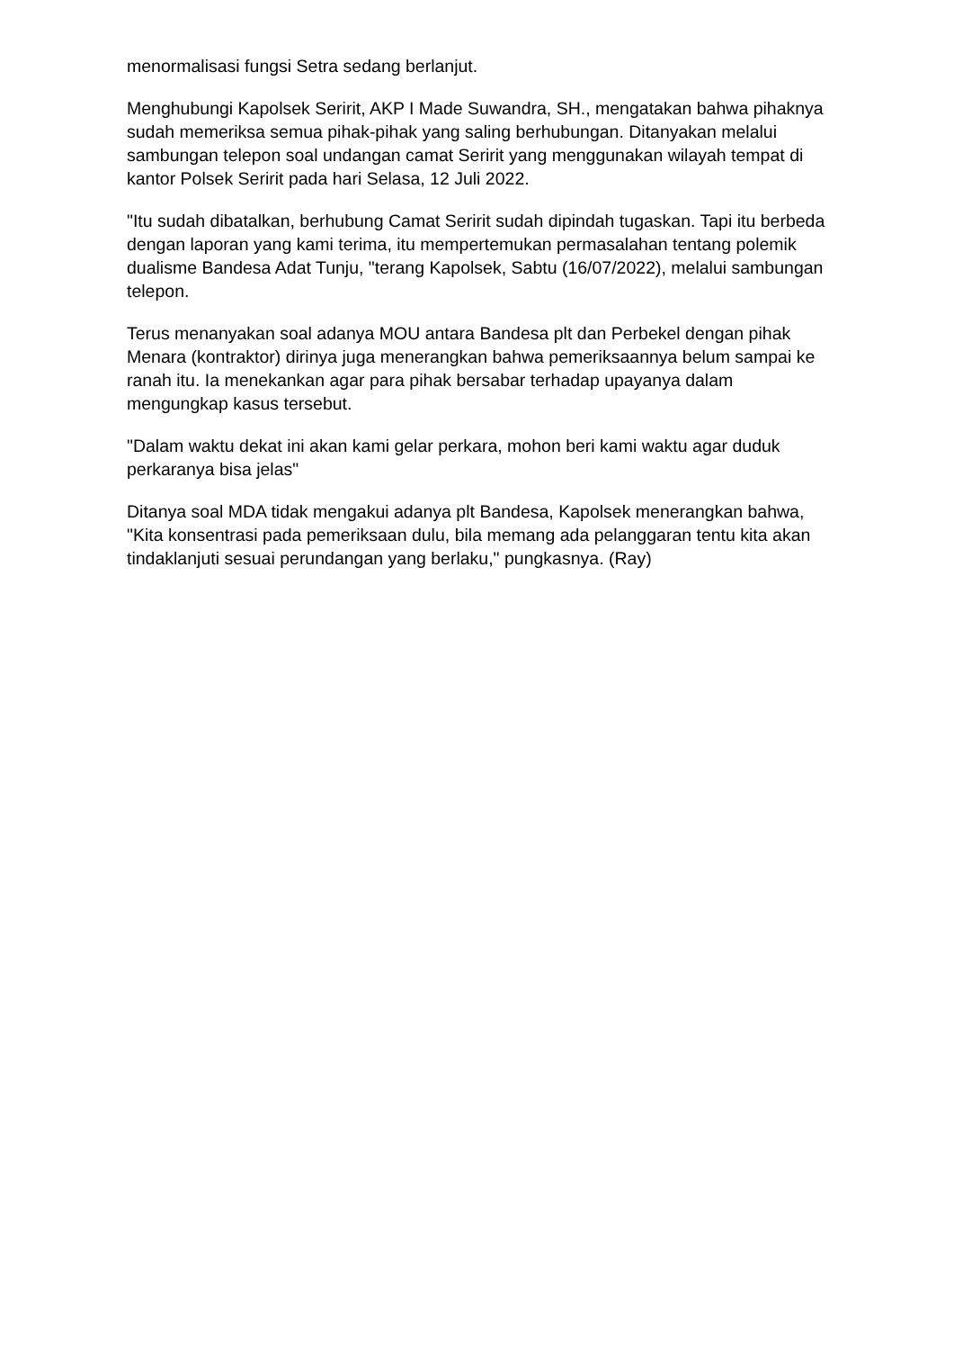menormalisasi fungsi Setra sedang berlanjut.
Menghubungi Kapolsek Seririt, AKP I Made Suwandra, SH., mengatakan bahwa pihaknya sudah memeriksa semua pihak-pihak yang saling berhubungan. Ditanyakan melalui sambungan telepon soal undangan camat Seririt yang menggunakan wilayah tempat di kantor Polsek Seririt pada hari Selasa, 12 Juli 2022.
"Itu sudah dibatalkan, berhubung Camat Seririt sudah dipindah tugaskan. Tapi itu berbeda dengan laporan yang kami terima, itu mempertemukan permasalahan tentang polemik dualisme Bandesa Adat Tunju, "terang Kapolsek, Sabtu (16/07/2022), melalui sambungan telepon.
Terus menanyakan soal adanya MOU antara Bandesa plt dan Perbekel dengan pihak Menara (kontraktor) dirinya juga menerangkan bahwa pemeriksaannya belum sampai ke ranah itu. Ia menekankan agar para pihak bersabar terhadap upayanya dalam mengungkap kasus tersebut.
"Dalam waktu dekat ini akan kami gelar perkara, mohon beri kami waktu agar duduk perkaranya bisa jelas"
Ditanya soal MDA tidak mengakui adanya plt Bandesa, Kapolsek menerangkan bahwa, "Kita konsentrasi pada pemeriksaan dulu, bila memang ada pelanggaran tentu kita akan tindaklanjuti sesuai perundangan yang berlaku," pungkasnya. (Ray)